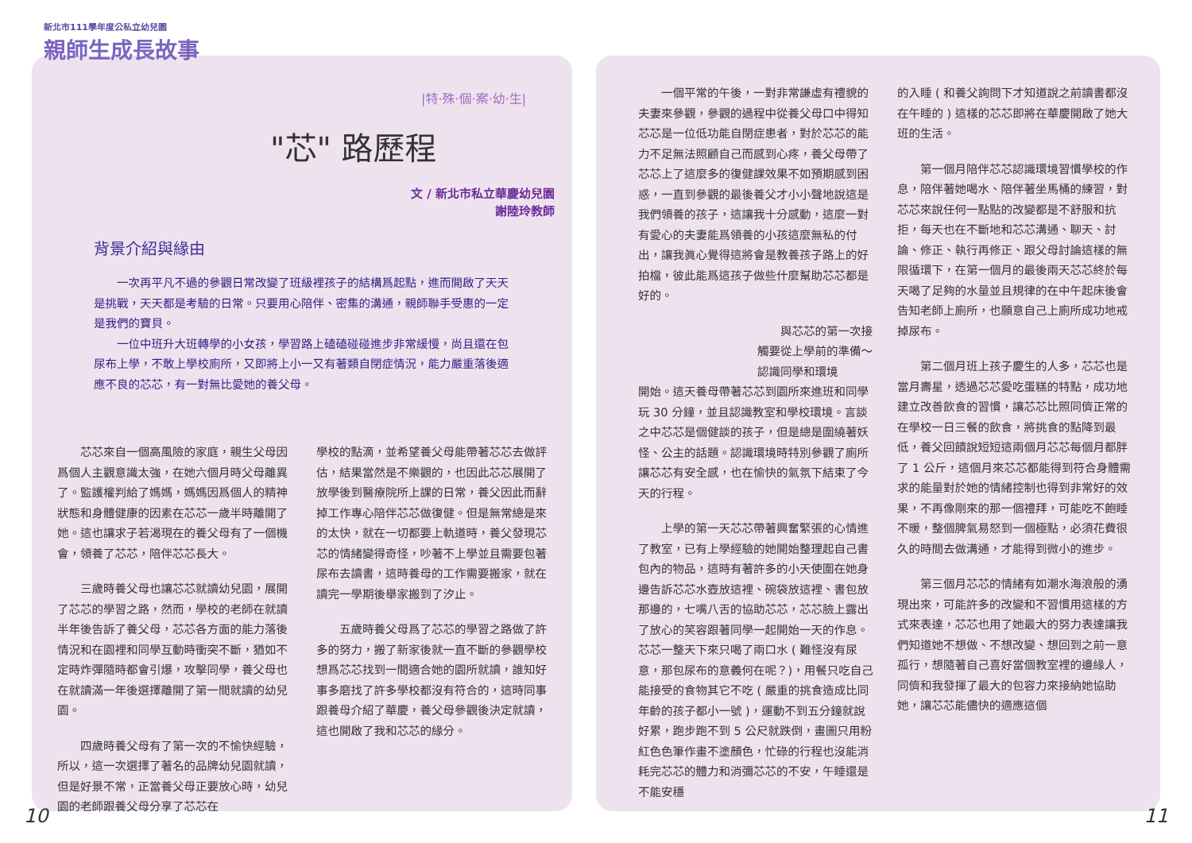新北市111學年度公私立幼兒園
親師生成長故事
|特·殊·個·案·幼·生|
"芯" 路歷程
文 / 新北市私立華慶幼兒園
謝陸玲教師
背景介紹與緣由
一次再平凡不過的參觀日常改變了班級裡孩子的結構爲起點，進而開啟了天天是挑戰，天天都是考驗的日常。只要用心陪伴、密集的溝通，親師聯手受惠的一定是我們的寶貝。
一位中班升大班轉學的小女孩，學習路上磕磕碰碰進步非常緩慢，尚且還在包尿布上學，不敢上學校廁所，又即將上小一又有著類自閉症情況，能力嚴重落後適應不良的芯芯，有一對無比愛她的養父母。
芯芯來自一個高風險的家庭，親生父母因爲個人主觀意識太強，在她六個月時父母離異了。監護權判給了媽媽，媽媽因爲個人的精神狀態和身體健康的因素在芯芯一歲半時離開了她。這也讓求子若渴現在的養父母有了一個機會，領養了芯芯，陪伴芯芯長大。
三歲時養父母也讓芯芯就讀幼兒園，展開了芯芯的學習之路，然而，學校的老師在就讀半年後告訴了養父母，芯芯各方面的能力落後情況和在園裡和同學互動時衝突不斷，猶如不定時炸彈隨時都會引爆，攻擊同學，養父母也在就讀滿一年後選擇離開了第一間就讀的幼兒園。
四歲時養父母有了第一次的不愉快經驗，所以，這一次選擇了著名的品牌幼兒園就讀，但是好景不常，正當養父母正要放心時，幼兒園的老師跟養父母分享了芯芯在
學校的點滴，並希望養父母能帶著芯芯去做評估，結果當然是不樂觀的，也因此芯芯展開了放學後到醫療院所上課的日常，養父因此而辭掉工作專心陪伴芯芯做復健。但是無常總是來的太快，就在一切都要上軌道時，養父發現芯芯的情緒變得奇怪，吵著不上學並且需要包著尿布去讀書，這時養母的工作需要搬家，就在讀完一學期後舉家搬到了汐止。
五歲時養父母爲了芯芯的學習之路做了許多的努力，搬了新家後就一直不斷的參觀學校想爲芯芯找到一間適合她的園所就讀，誰知好事多磨找了許多學校都沒有符合的，這時同事跟養母介紹了華慶，養父母參觀後決定就讀，這也開啟了我和芯芯的緣分。
10
一個平常的午後，一對非常謙虛有禮貌的夫妻來參觀，參觀的過程中從養父母口中得知芯芯是一位低功能自閉症患者，對於芯芯的能力不足無法照顧自己而感到心疼，養父母帶了芯芯上了這麼多的復健課效果不如預期感到困惑，一直到參觀的最後養父才小小聲地說這是我們領養的孩子，這讓我十分感動，這麼一對有愛心的夫妻能爲領養的小孩這麼無私的付出，讓我眞心覺得這將會是教養孩子路上的好拍檔，彼此能爲這孩子做些什麼幫助芯芯都是好的。
與芯芯的第一次接觸要從上學前的準備～認識同學和環境
開始。這天養母帶著芯芯到園所來進班和同學玩 30 分鐘，並且認識教室和學校環境。言談之中芯芯是個健談的孩子，但是總是圍繞著妖怪、公主的話題。認識環境時特別參觀了廁所讓芯芯有安全感，也在愉快的氣氛下結束了今天的行程。
上學的第一天芯芯帶著興奮緊張的心情進了教室，已有上學經驗的她開始整理起自己書包內的物品，這時有著許多的小天使圍在她身邊告訴芯芯水壺放這裡、碗袋放這裡、書包放那邊的，七嘴八舌的協助芯芯，芯芯臉上露出了放心的笑容跟著同學一起開始一天的作息。芯芯一整天下來只喝了兩口水 ( 難怪沒有尿意，那包尿布的意義何在呢？)，用餐只吃自己能接受的食物其它不吃 ( 嚴重的挑食造成比同年齡的孩子都小一號 )，運動不到五分鐘就說好累，跑步跑不到 5 公尺就跌倒，畫圖只用粉紅色色筆作畫不塗顏色，忙碌的行程也沒能消耗完芯芯的體力和消彌芯芯的不安，午睡還是不能安穩
的入睡 ( 和養父詢問下才知道說之前讀書都沒在午睡的 ) 這樣的芯芯即將在華慶開啟了她大班的生活。
第一個月陪伴芯芯認識環境習慣學校的作息，陪伴著她喝水、陪伴著坐馬桶的練習，對芯芯來說任何一點點的改變都是不舒服和抗拒，每天也在不斷地和芯芯溝通、聊天、討論、修正、執行再修正、跟父母討論這樣的無限循環下，在第一個月的最後兩天芯芯終於每天喝了足夠的水量並且規律的在中午起床後會告知老師上廁所，也願意自己上廁所成功地戒掉尿布。
第二個月班上孩子慶生的人多，芯芯也是當月壽星，透過芯芯愛吃蛋糕的特點，成功地建立改善飲食的習慣，讓芯芯比照同儕正常的在學校一日三餐的飲食，將挑食的點降到最低，養父回饋說短短這兩個月芯芯每個月都胖了 1 公斤，這個月來芯芯都能得到符合身體需求的能量對於她的情緒控制也得到非常好的效果，不再像剛來的那一個禮拜，可能吃不飽睡不暖，整個脾氣易怒到一個極點，必須花費很久的時間去做溝通，才能得到微小的進步。
第三個月芯芯的情緒有如潮水海浪般的湧現出來，可能許多的改變和不習慣用這樣的方式來表達，芯芯也用了她最大的努力表達讓我們知道她不想做、不想改變、想回到之前一意孤行，想隨著自己喜好當個教室裡的邊緣人，同儕和我發揮了最大的包容力來接納她協助她，讓芯芯能儘快的適應這個
11